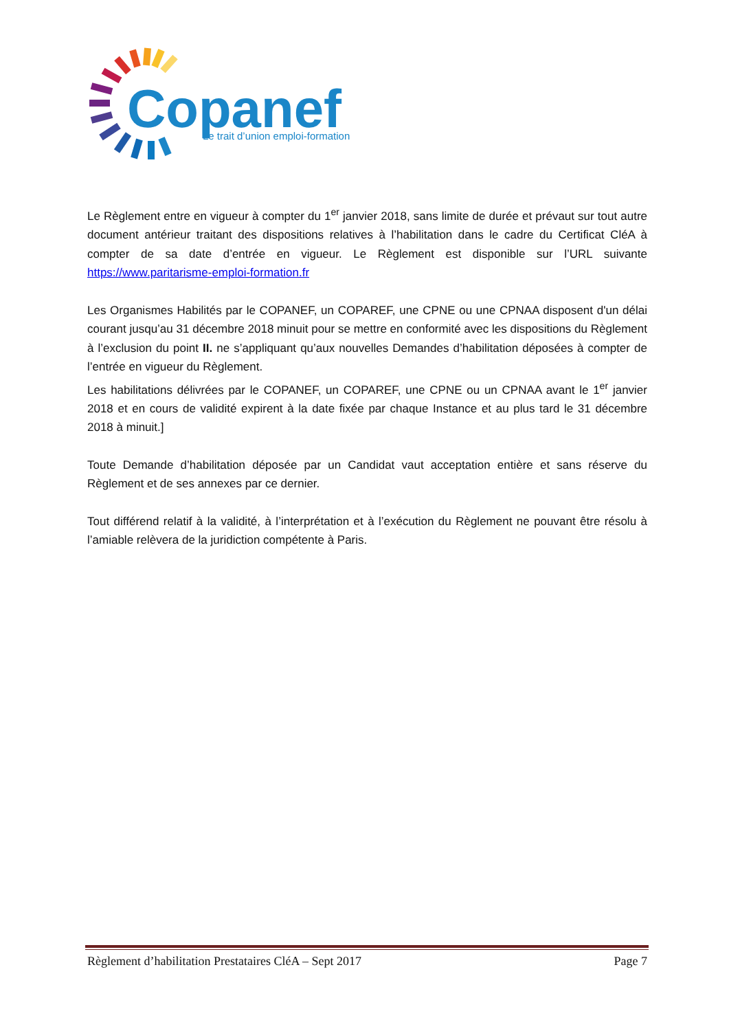Copanef
Le trait d’union emploi-formation
Le Règlement entre en vigueur à compter du 1<sup>er</sup> janvier 2018, sans limite de durée et prévaut sur tout autre document antérieur traitant des dispositions relatives à l’habilitation dans le cadre du Certificat CléA à compter de sa date d’entrée en vigueur. Le Règlement est disponible sur l’URL suivante https://www.paritarisme-emploi-formation.fr
Les Organismes Habilités par le COPANEF, un COPAREF, une CPNE ou une CPNAA disposent d'un délai courant jusqu’au 31 décembre 2018 minuit pour se mettre en conformité avec les dispositions du Règlement à l’exclusion du point II. ne s’appliquant qu’aux nouvelles Demandes d’habilitation déposées à compter de l’entrée en vigueur du Règlement.
Les habilitations délivrées par le COPANEF, un COPAREF, une CPNE ou un CPNAA avant le 1<sup>er</sup> janvier 2018 et en cours de validité expirent à la date fixée par chaque Instance et au plus tard le 31 décembre 2018 à minuit.]
Toute Demande d’habilitation déposée par un Candidat vaut acceptation entière et sans réserve du Règlement et de ses annexes par ce dernier.
Tout différend relatif à la validité, à l’interprétation et à l’exécution du Règlement ne pouvant être résolu à l’amiable relèvera de la juridiction compétente à Paris.
Règlement d’habilitation Prestataires CléA – Sept 2017 Page 7